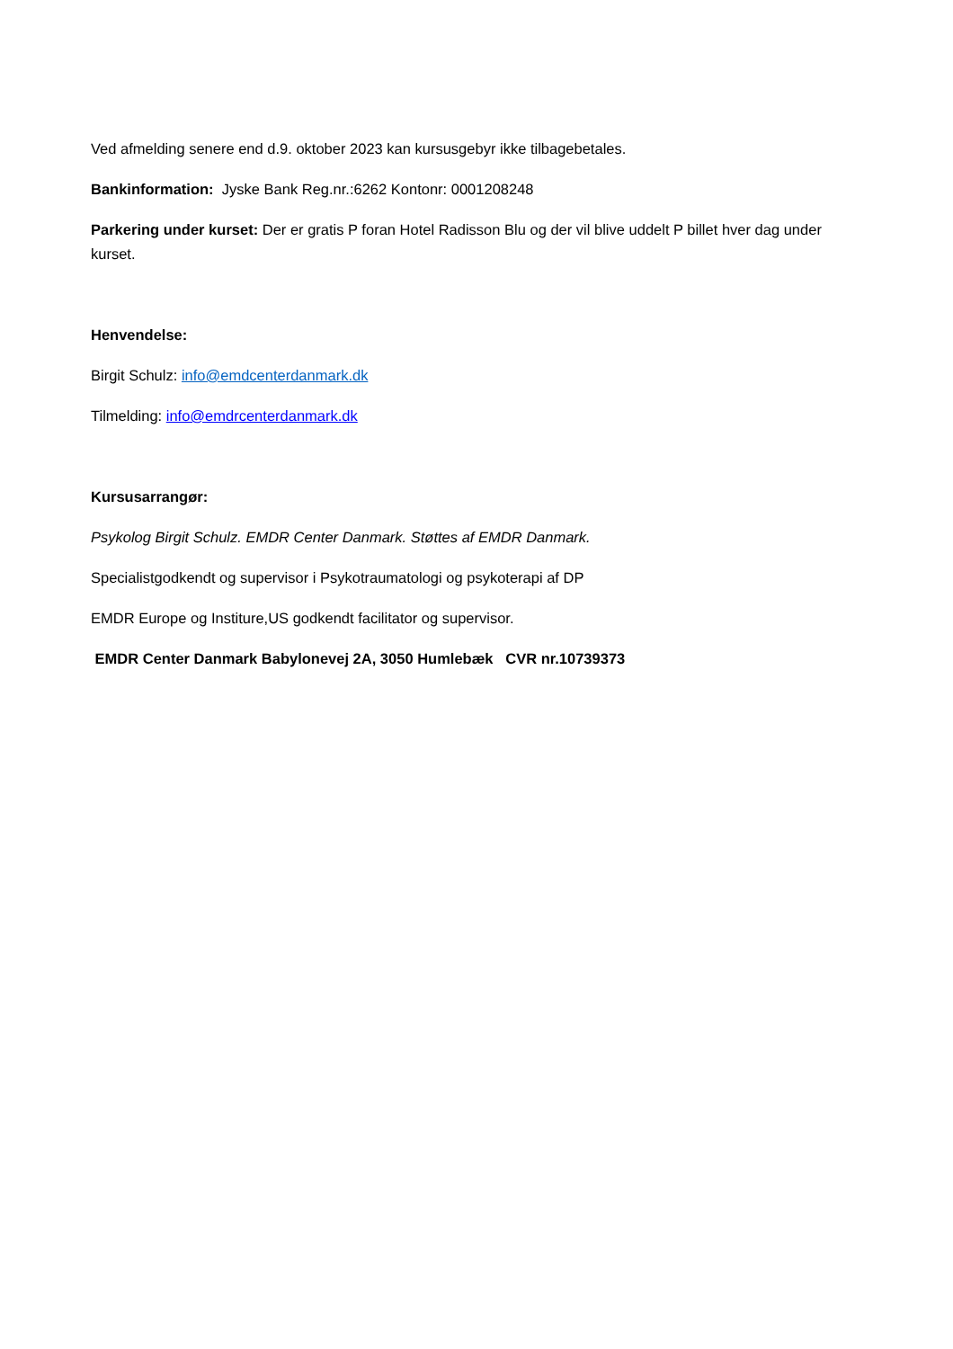Ved afmelding senere end d.9. oktober 2023 kan kursusgebyr ikke tilbagebetales.
Bankinformation: Jyske Bank Reg.nr.:6262 Kontonr: 0001208248
Parkering under kurset: Der er gratis P foran Hotel Radisson Blu og der vil blive uddelt P billet hver dag under kurset.
Henvendelse:
Birgit Schulz: info@emdcenterdanmark.dk
Tilmelding: info@emdrcenterdanmark.dk
Kursusarrangør:
Psykolog Birgit Schulz. EMDR Center Danmark. Støttes af EMDR Danmark.
Specialistgodkendt og supervisor i Psykotraumatologi og psykoterapi af DP
EMDR Europe og Institure,US godkendt facilitator og supervisor.
EMDR Center Danmark Babylonevej 2A, 3050 Humlebæk CVR nr.10739373